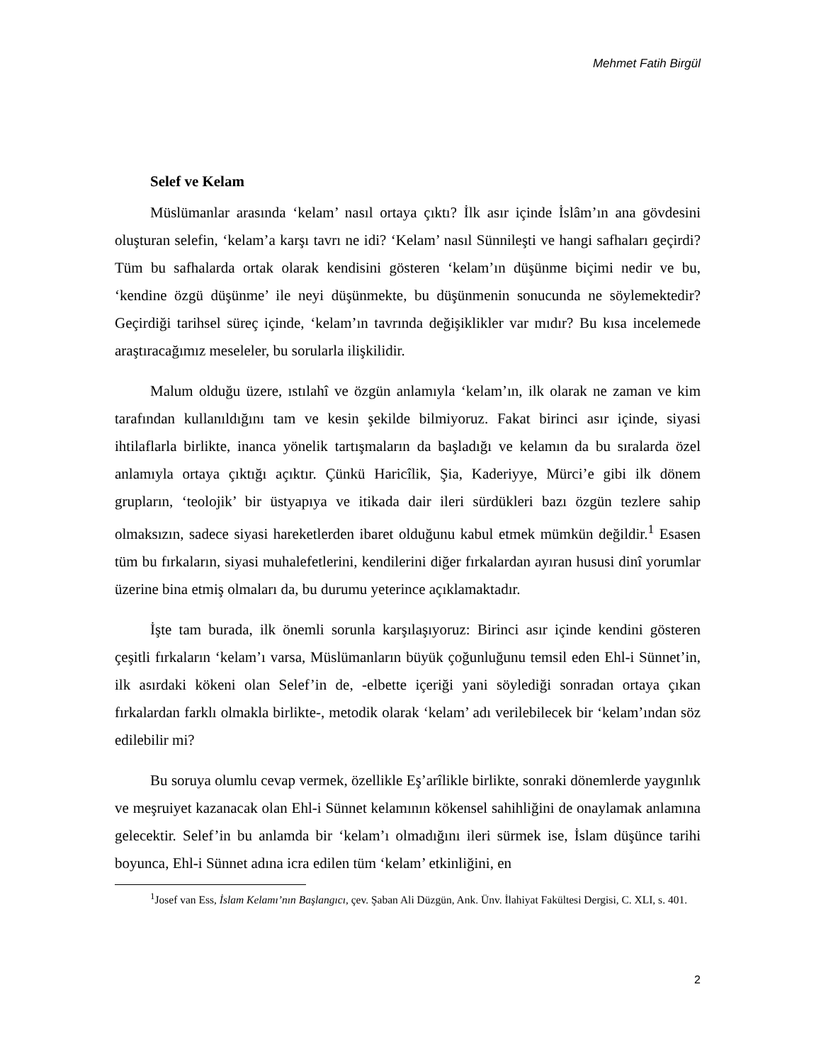Mehmet Fatih Birgül
Selef ve Kelam
Müslümanlar arasında ‘kelam’ nasıl ortaya çıktı? İlk asır içinde İslâm’ın ana gövdesini oluşturan selefin, ‘kelam’a karşı tavrı ne idi? ‘Kelam’ nasıl Sünnileşti ve hangi safhaları geçirdi? Tüm bu safhalarda ortak olarak kendisini gösteren ‘kelam’ın düşünme biçimi nedir ve bu, ‘kendine özgü düşünme’ ile neyi düşünmekte, bu düşünmenin sonucunda ne söylemektedir? Geçirdiği tarihsel süreç içinde, ‘kelam’ın tavrında değişiklikler var mıdır? Bu kısa incelemede araştıracağımız meseleler, bu sorularla ilişkilidir.
Malum olduğu üzere, ıstılahî ve özgün anlamıyla ‘kelam’ın, ilk olarak ne zaman ve kim tarafından kullanıldığını tam ve kesin şekilde bilmiyoruz. Fakat birinci asır içinde, siyasi ihtilaflarla birlikte, inanca yönelik tartışmaların da başladığı ve kelamın da bu sıralarda özel anlamıyla ortaya çıktığı açıktır. Çünkü Haricîlik, Şia, Kaderiyye, Mürci’e gibi ilk dönem grupların, ‘teolojik’ bir üstyapıya ve itikada dair ileri sürdükleri bazı özgün tezlere sahip olmaksızın, sadece siyasi hareketlerden ibaret olduğunu kabul etmek mümkün değildir.<sup>1</sup> Esasen tüm bu fırkaların, siyasi muhalefetlerini, kendilerini diğer fırkalardan ayıran hususi dinî yorumlar üzerine bina etmiş olmaları da, bu durumu yeterince açıklamaktadır.
İşte tam burada, ilk önemli sorunla karşılaşıyoruz: Birinci asır içinde kendini gösteren çeşitli fırkaların ‘kelam’ı varsa, Müslümanların büyük çoğunluğunu temsil eden Ehl-i Sünnet’in, ilk asırdaki kökeni olan Selef’in de, -elbette içeriği yani söylediği sonradan ortaya çıkan fırkalardan farklı olmakla birlikte-, metodik olarak ‘kelam’ adı verilebilecek bir ‘kelam’ından söz edilebilir mi?
Bu soruya olumlu cevap vermek, özellikle Eş’arîlikle birlikte, sonraki dönemlerde yaygınlık ve meşruiyet kazanacak olan Ehl-i Sünnet kelamının kökensel sahihliğini de onaylamak anlamına gelecektir. Selef’in bu anlamda bir ‘kelam’ı olmadığını ileri sürmek ise, İslam düşünce tarihi boyunca, Ehl-i Sünnet adına icra edilen tüm ‘kelam’ etkinliğini, en
<sup>1</sup> Josef van Ess, İslam Kelamı’nın Başlangıcı, çev. Şaban Ali Düzgün, Ank. Ünv. İlahiyat Fakültesi Dergisi, C. XLI, s. 401.
2